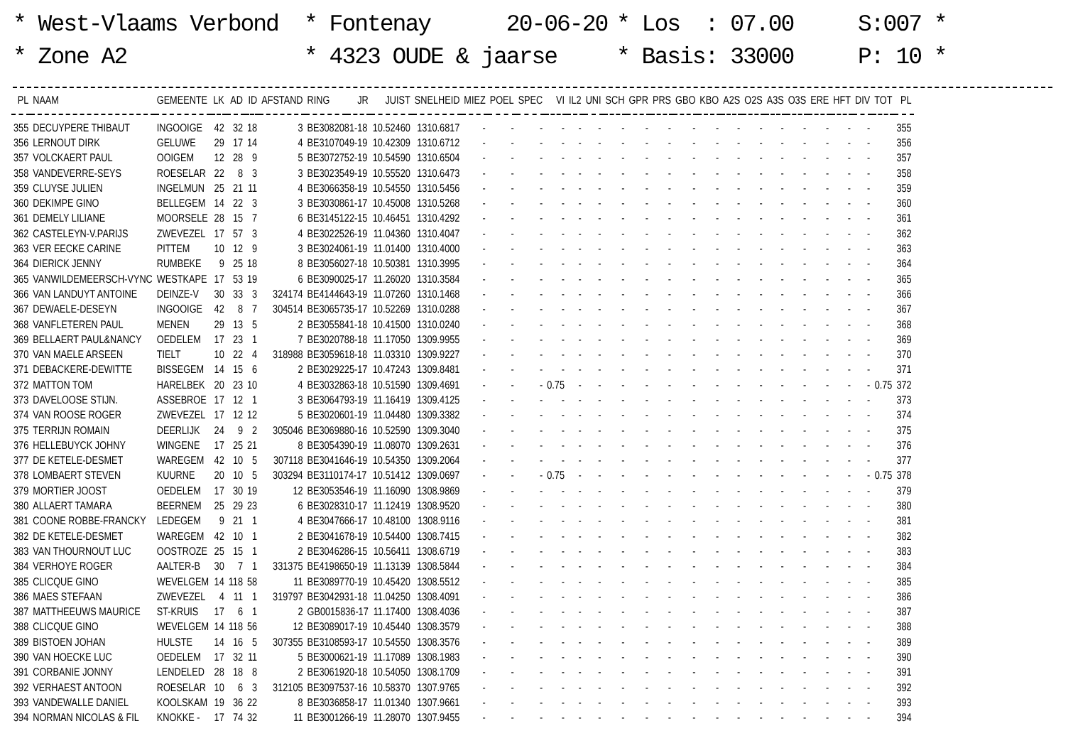* West-Vlaams Verbond
* Zone A2
* Fontenay 20-06-20
* 4323 OUDE & jaarse
* Los : 07.00
* Basis: 33000
S:007 *
P: 10 *
| PL | NAAM | GEMEENTE | LK | AD | ID | AFSTAND | RING | JR | JUIST | SNELHEID | MIEZ | POEL | SPEC | VI | IL2 | UNI | SCH | GPR | PRS | GBO | KBO | A2S | O2S | A3S | O3S | ERE | HFT | DIV | TOT | PL |
| --- | --- | --- | --- | --- | --- | --- | --- | --- | --- | --- | --- | --- | --- | --- | --- | --- | --- | --- | --- | --- | --- | --- | --- | --- | --- | --- | --- | --- | --- | --- |
| 355 | DECUYPERE THIBAUT | INGOOIGE | 42 | 32 | 18 | 3 | BE3082081-18 | | 10.52460 | 1310.6817 | - | - | - | - | - | - | - | - | - | - | - | - | - | - | - | - | - | - | | 355 |
| 356 | LERNOUT DIRK | GELUWE | 29 | 17 | 14 | 4 | BE3107049-19 | | 10.42309 | 1310.6712 | - | - | - | - | - | - | - | - | - | - | - | - | - | - | - | - | - | - | | 356 |
| 357 | VOLCKAERT PAUL | OOIGEM | 12 | 28 | 9 | 5 | BE3072752-19 | | 10.54590 | 1310.6504 | - | - | - | - | - | - | - | - | - | - | - | - | - | - | - | - | - | - | | 357 |
| 358 | VANDEVERRE-SEYS | ROESELAR | 22 | 8 | 3 | 3 | BE3023549-19 | | 10.55520 | 1310.6473 | - | - | - | - | - | - | - | - | - | - | - | - | - | - | - | - | - | - | | 358 |
| 359 | CLUYSE JULIEN | INGELMUN | 25 | 21 | 11 | 4 | BE3066358-19 | | 10.54550 | 1310.5456 | - | - | - | - | - | - | - | - | - | - | - | - | - | - | - | - | - | - | | 359 |
| 360 | DEKIMPE GINO | BELLEGEM | 14 | 22 | 3 | 3 | BE3030861-17 | | 10.45008 | 1310.5268 | - | - | - | - | - | - | - | - | - | - | - | - | - | - | - | - | - | - | | 360 |
| 361 | DEMELY LILIANE | MOORSELE | 28 | 15 | 7 | 6 | BE3145122-15 | | 10.46451 | 1310.4292 | - | - | - | - | - | - | - | - | - | - | - | - | - | - | - | - | - | - | | 361 |
| 362 | CASTELEYN-V.PARIJS | ZWEVEZEL | 17 | 57 | 3 | 4 | BE3022526-19 | | 11.04360 | 1310.4047 | - | - | - | - | - | - | - | - | - | - | - | - | - | - | - | - | - | - | | 362 |
| 363 | VER EECKE CARINE | PITTEM | 10 | 12 | 9 | 3 | BE3024061-19 | | 11.01400 | 1310.4000 | - | - | - | - | - | - | - | - | - | - | - | - | - | - | - | - | - | - | | 363 |
| 364 | DIERICK JENNY | RUMBEKE | 9 | 25 | 18 | 8 | BE3056027-18 | | 10.50381 | 1310.3995 | - | - | - | - | - | - | - | - | - | - | - | - | - | - | - | - | - | - | | 364 |
| 365 | VANWILDEMEERSCH-VYNC | WESTKAPE | 17 | 53 | 19 | 6 | BE3090025-17 | | 11.26020 | 1310.3584 | - | - | - | - | - | - | - | - | - | - | - | - | - | - | - | - | - | - | | 365 |
| 366 | VAN LANDUYT ANTOINE | DEINZE-V | 30 | 33 | 3 | 324174 | BE4144643-19 | | 11.07260 | 1310.1468 | - | - | - | - | - | - | - | - | - | - | - | - | - | - | - | - | - | - | | 366 |
| 367 | DEWAELE-DESEYN | INGOOIGE | 42 | 8 | 7 | 304514 | BE3065735-17 | | 10.52269 | 1310.0288 | - | - | - | - | - | - | - | - | - | - | - | - | - | - | - | - | - | - | | 367 |
| 368 | VANFLETEREN PAUL | MENEN | 29 | 13 | 5 | 2 | BE3055841-18 | | 10.41500 | 1310.0240 | - | - | - | - | - | - | - | - | - | - | - | - | - | - | - | - | - | - | | 368 |
| 369 | BELLAERT PAUL&NANCY | OEDELEM | 17 | 23 | 1 | 7 | BE3020788-18 | | 11.17050 | 1309.9955 | - | - | - | - | - | - | - | - | - | - | - | - | - | - | - | - | - | - | | 369 |
| 370 | VAN MAELE ARSEEN | TIELT | 10 | 22 | 4 | 318988 | BE3059618-18 | | 11.03310 | 1309.9227 | - | - | - | - | - | - | - | - | - | - | - | - | - | - | - | - | - | - | | 370 |
| 371 | DEBACKERE-DEWITTE | BISSEGEM | 14 | 15 | 6 | 2 | BE3029225-17 | | 10.47243 | 1309.8481 | - | - | - | - | - | - | - | - | - | - | - | - | - | - | - | - | - | - | | 371 |
| 372 | MATTON TOM | HARELBEK | 20 | 23 | 10 | 4 | BE3032863-18 | | 10.51590 | 1309.4691 | - | - | - | 0.75 | - | - | - | - | - | - | - | - | - | - | - | - | - | - | 0.75 | 372 |
| 373 | DAVELOOSE STIJN. | ASSEBROE | 17 | 12 | 1 | 3 | BE3064793-19 | | 11.16419 | 1309.4125 | - | - | - | - | - | - | - | - | - | - | - | - | - | - | - | - | - | - | | 373 |
| 374 | VAN ROOSE ROGER | ZWEVEZEL | 17 | 12 | 12 | 5 | BE3020601-19 | | 11.04480 | 1309.3382 | - | - | - | - | - | - | - | - | - | - | - | - | - | - | - | - | - | - | | 374 |
| 375 | TERRIJN ROMAIN | DEERLIJK | 24 | 9 | 2 | 305046 | BE3069880-16 | | 10.52590 | 1309.3040 | - | - | - | - | - | - | - | - | - | - | - | - | - | - | - | - | - | - | | 375 |
| 376 | HELLEBUYCK JOHNY | WINGENE | 17 | 25 | 21 | 8 | BE3054390-19 | | 11.08070 | 1309.2631 | - | - | - | - | - | - | - | - | - | - | - | - | - | - | - | - | - | - | | 376 |
| 377 | DE KETELE-DESMET | WAREGEM | 42 | 10 | 5 | 307118 | BE3041646-19 | | 10.54350 | 1309.2064 | - | - | - | - | - | - | - | - | - | - | - | - | - | - | - | - | - | - | | 377 |
| 378 | LOMBAERT STEVEN | KUURNE | 20 | 10 | 5 | 303294 | BE3110174-17 | | 10.51412 | 1309.0697 | - | - | - | 0.75 | - | - | - | - | - | - | - | - | - | - | - | - | - | - | 0.75 | 378 |
| 379 | MORTIER JOOST | OEDELEM | 17 | 30 | 19 | 12 | BE3053546-19 | | 11.16090 | 1308.9869 | - | - | - | - | - | - | - | - | - | - | - | - | - | - | - | - | - | - | | 379 |
| 380 | ALLAERT TAMARA | BEERNEM | 25 | 29 | 23 | 6 | BE3028310-17 | | 11.12419 | 1308.9520 | - | - | - | - | - | - | - | - | - | - | - | - | - | - | - | - | - | - | | 380 |
| 381 | COONE ROBBE-FRANCKY | LEDEGEM | 9 | 21 | 1 | 4 | BE3047666-17 | | 10.48100 | 1308.9116 | - | - | - | - | - | - | - | - | - | - | - | - | - | - | - | - | - | - | | 381 |
| 382 | DE KETELE-DESMET | WAREGEM | 42 | 10 | 1 | 2 | BE3041678-19 | | 10.54400 | 1308.7415 | - | - | - | - | - | - | - | - | - | - | - | - | - | - | - | - | - | - | | 382 |
| 383 | VAN THOURNOUT LUC | OOSTROZE | 25 | 15 | 1 | 2 | BE3046286-15 | | 10.56411 | 1308.6719 | - | - | - | - | - | - | - | - | - | - | - | - | - | - | - | - | - | - | | 383 |
| 384 | VERHOYE ROGER | AALTER-B | 30 | 7 | 1 | 331375 | BE4198650-19 | | 11.13139 | 1308.5844 | - | - | - | - | - | - | - | - | - | - | - | - | - | - | - | - | - | - | | 384 |
| 385 | CLICQUE GINO | WEVELGEM | 14 | 118 | 58 | 11 | BE3089770-19 | | 10.45420 | 1308.5512 | - | - | - | - | - | - | - | - | - | - | - | - | - | - | - | - | - | - | | 385 |
| 386 | MAES STEFAAN | ZWEVEZEL | 4 | 11 | 1 | 319797 | BE3042931-18 | | 11.04250 | 1308.4091 | - | - | - | - | - | - | - | - | - | - | - | - | - | - | - | - | - | - | | 386 |
| 387 | MATTHEEUWS MAURICE | ST-KRUIS | 17 | 6 | 1 | 2 | GB0015836-17 | | 11.17400 | 1308.4036 | - | - | - | - | - | - | - | - | - | - | - | - | - | - | - | - | - | - | | 387 |
| 388 | CLICQUE GINO | WEVELGEM | 14 | 118 | 56 | 12 | BE3089017-19 | | 10.45440 | 1308.3579 | - | - | - | - | - | - | - | - | - | - | - | - | - | - | - | - | - | - | | 388 |
| 389 | BISTOEN JOHAN | HULSTE | 14 | 16 | 5 | 307355 | BE3108593-17 | | 10.54550 | 1308.3576 | - | - | - | - | - | - | - | - | - | - | - | - | - | - | - | - | - | - | | 389 |
| 390 | VAN HOECKE LUC | OEDELEM | 17 | 32 | 11 | 5 | BE3000621-19 | | 11.17089 | 1308.1983 | - | - | - | - | - | - | - | - | - | - | - | - | - | - | - | - | - | - | | 390 |
| 391 | CORBANIE JONNY | LENDELED | 28 | 18 | 8 | 2 | BE3061920-18 | | 10.54050 | 1308.1709 | - | - | - | - | - | - | - | - | - | - | - | - | - | - | - | - | - | - | | 391 |
| 392 | VERHAEST ANTOON | ROESELAR | 10 | 6 | 3 | 312105 | BE3097537-16 | | 10.58370 | 1307.9765 | - | - | - | - | - | - | - | - | - | - | - | - | - | - | - | - | - | - | | 392 |
| 393 | VANDEWALLE DANIEL | KOOLSKAM | 19 | 36 | 22 | 8 | BE3036858-17 | | 11.01340 | 1307.9661 | - | - | - | - | - | - | - | - | - | - | - | - | - | - | - | - | - | - | | 393 |
| 394 | NORMAN NICOLAS & FIL | KNOKKE - | 17 | 74 | 32 | 11 | BE3001266-19 | | 11.28070 | 1307.9455 | - | - | - | - | - | - | - | - | - | - | - | - | - | - | - | - | - | - | | 394 |